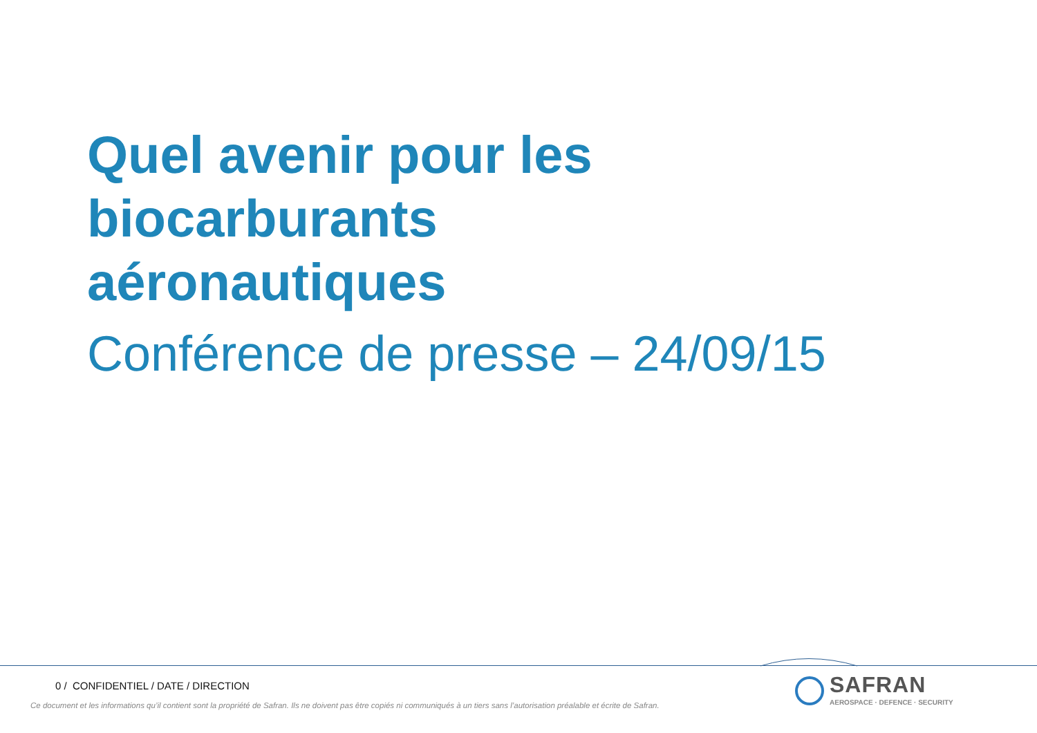Quel avenir pour les
biocarburants
aéronautiques
Conférence de presse – 24/09/15
0 / CONFIDENTIEL / DATE / DIRECTION
Ce document et les informations qu’il contient sont la propriété de Safran. Ils ne doivent pas être copiés ni communiqués à un tiers sans l’autorisation préalable et écrite de Safran.
SAFRAN
AEROSPACE · DEFENCE · SECURITY